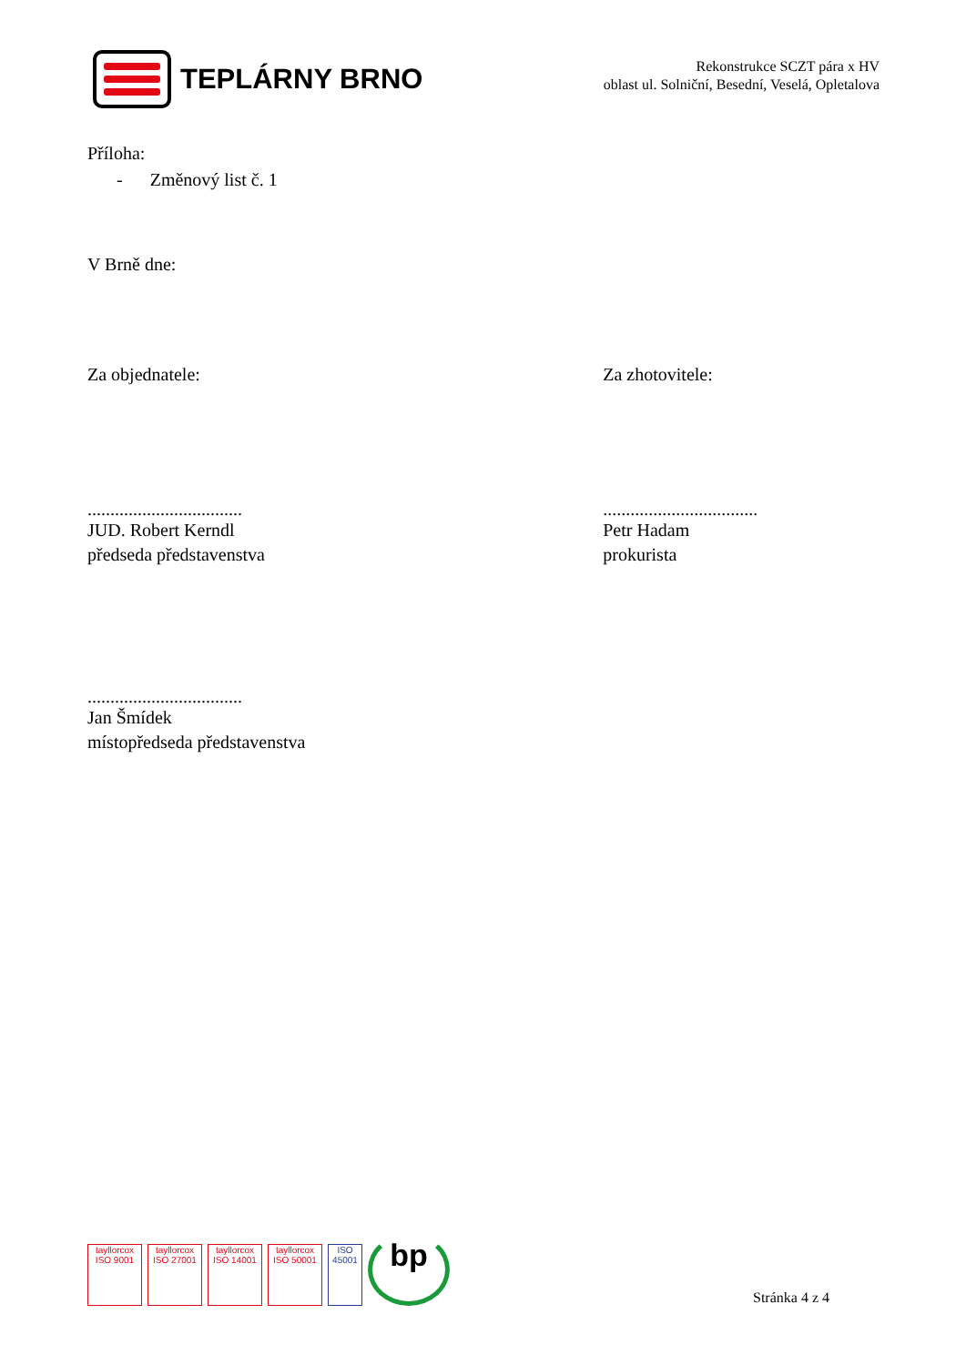TEPLÁRNY BRNO
Rekonstrukce SCZT pára x HV
oblast ul. Solniční, Besední, Veselá, Opletalova
Příloha:
- Změnový list č. 1
V Brně dne:
Za objednatele:
..................................
JUD. Robert Kerndl
předseda představenstva
Za zhotovitele:
..................................
Petr Hadam
prokurista
..................................
Jan Šmídek
místopředseda představenstva
tayllorcox
ISO 9001
tayllorcox
ISO 27001
tayllorcox
ISO 14001
tayllorcox
ISO 50001
ISO 45001
bp
Stránka 4 z 4